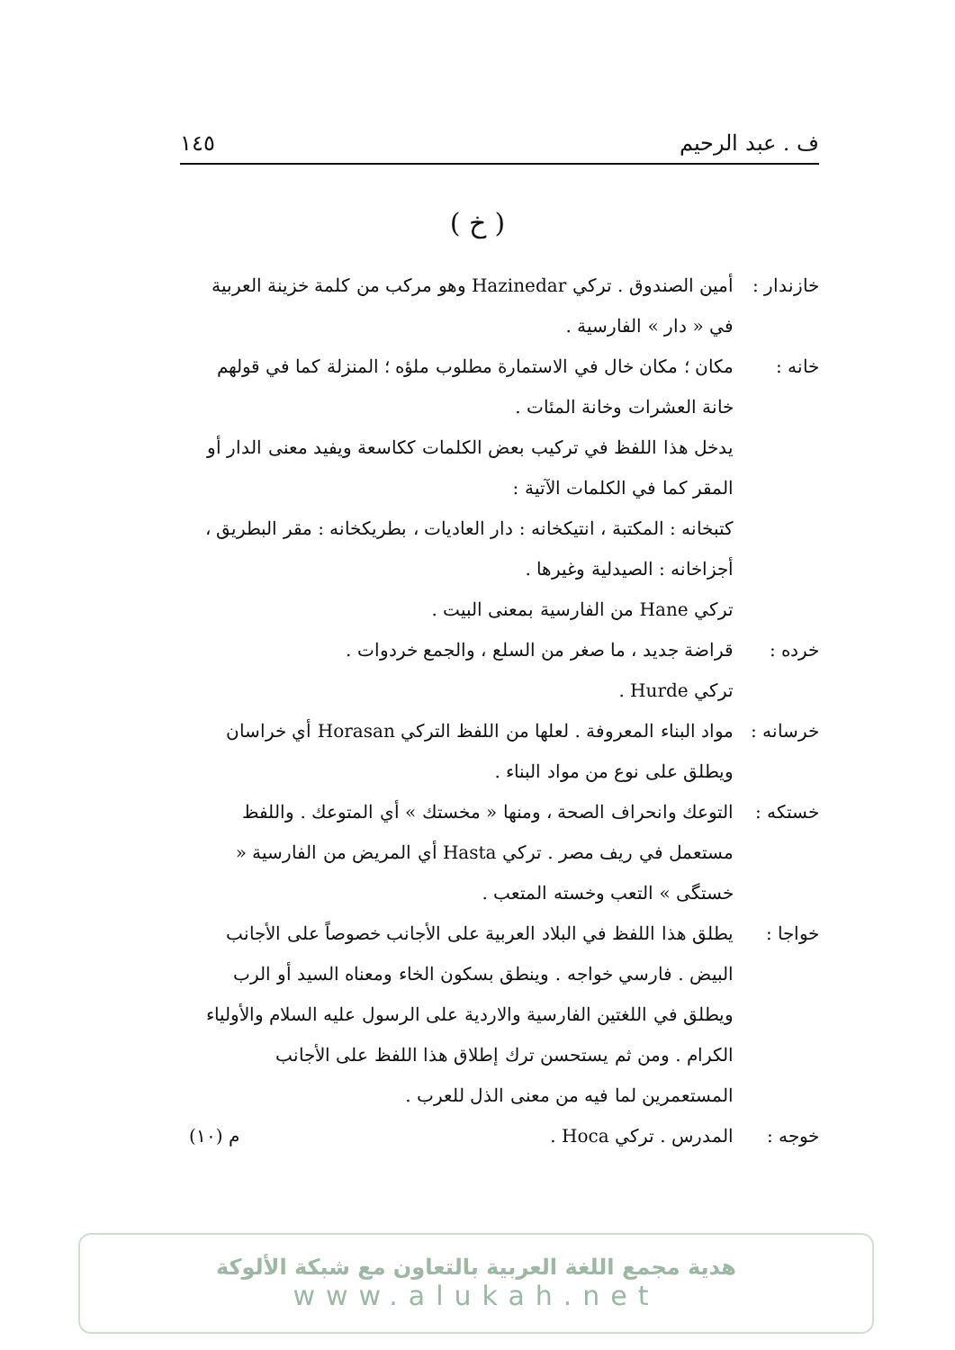ف . عبد الرحيم ١٤٥
( خ )
خازندار : أمين الصندوق . تركي Hazinedar وهو مركب من كلمة خزينة العربية في « دار » الفارسية .
خانه : مكان ؛ مكان خال في الاستمارة مطلوب ملؤه ؛ المنزلة كما في قولهم خانة العشرات وخانة المئات .
يدخل هذا اللفظ في تركيب بعض الكلمات ككاسعة ويفيد معنى الدار أو المقر كما في الكلمات الآتية :
كتبخانه : المكتبة ، انتيكخانه : دار العاديات ، بطريكخانه : مقر البطريق ، أجزاخانه : الصيدلية وغيرها .
تركي Hane من الفارسية بمعنى البيت .
خرده : قراضة جديد ، ما صغر من السلع ، والجمع خردوات .
تركي Hurde .
خرسانه : مواد البناء المعروفة . لعلها من اللفظ التركي Horasan أي خراسان ويطلق على نوع من مواد البناء .
خستكه : التوعك وانحراف الصحة ، ومنها « مخستك » أي المتوعك . واللفظ مستعمل في ريف مصر . تركي Hasta أي المريض من الفارسية « خستگى » التعب وخسته المتعب .
خواجا : يطلق هذا اللفظ في البلاد العربية على الأجانب خصوصاً على الأجانب البيض . فارسي خواجه . وينطق بسكون الخاء ومعناه السيد أو الرب ويطلق في اللغتين الفارسية والاردية على الرسول عليه السلام والأولياء الكرام . ومن ثم يستحسن ترك إطلاق هذا اللفظ على الأجانب المستعمرين لما فيه من معنى الذل للعرب .
خوجه : المدرس . تركي Hoca . م (١٠)
هدية مجمع اللغة العربية بالتعاون مع شبكة الألوكة
www.alukah.net